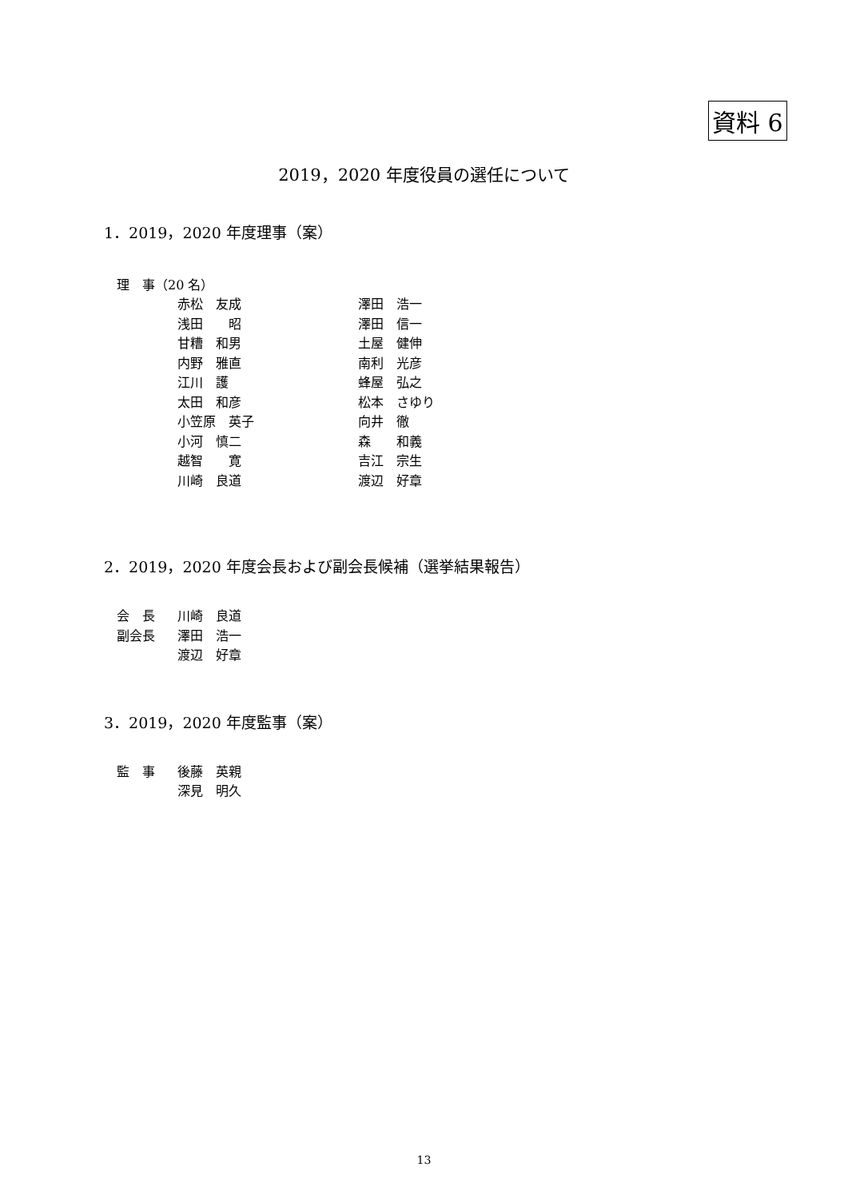資料 6
2019，2020 年度役員の選任について
1．2019，2020 年度理事（案）
理　事（20 名）
| 赤松 友成 | 澤田 浩一 |
| 浅田 昭 | 澤田 信一 |
| 甘糟 和男 | 土屋 健伸 |
| 内野 雅直 | 南利 光彦 |
| 江川 護 | 蜂屋 弘之 |
| 太田 和彦 | 松本 さゆり |
| 小笠原 英子 | 向井 徹 |
| 小河 慎二 | 森 和義 |
| 越智 寛 | 吉江 宗生 |
| 川崎 良道 | 渡辺 好章 |
2．2019，2020 年度会長および副会長候補（選挙結果報告）
| 会 長 | 川崎 良道 |
| 副会長 | 澤田 浩一 |
| | 渡辺 好章 |
3．2019，2020 年度監事（案）
| 監 事 | 後藤 英親 |
| | 深見 明久 |
13